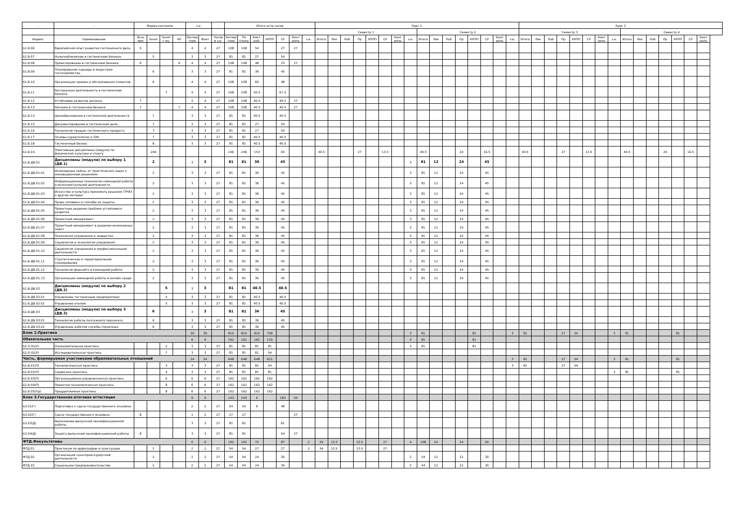| - | - | Форма контроля | | | | з.е. | | - | Итого астр.часов | | | | | | | Курс 1 | | | | | | | | | | | | | | | | Курс 2 | | | | | | | | | | | | | | |
| --- | --- | --- | --- | --- | --- | --- | --- | --- | --- | --- | --- | --- | --- | --- | --- | --- | --- | --- | --- | --- | --- | --- | --- | --- | --- | --- | --- | --- | --- | --- | --- | --- | --- | --- | --- | --- | --- | --- | --- | --- | --- | --- | --- | --- | --- | --- |
| | | | | | | | | | | | | | | | | Семестр 1 | | | | | | | | Семестр 2 | | | | | | | | Семестр 3 | | | | | | | | Семестр 4 | | | | | | |
| Индекс | Наименование | Экза мен | Зачет | Зачет с оц. | КР | Экспер тное | Факт | Часов в з.е. | Экспер тное | По плану | Конт. раб. | КРПП | СР | Конт роль | з.е. | Итого | Лек | Лаб | Пр | КРПП | СР | Конт роль | з.е. | Итого | Лек | Лаб | Пр | КРПП | СР | Конт роль | з.е. | Итого | Лек | Лаб | Пр | КРПП | СР | Конт роль | з.е. | Итого | Лек | Лаб | Пр | КРПП | СР | Конт роль |
| Б1.В.06 | Европейский опыт развития гостиничного дела | 5 | | | | 4 | 4 | 27 | 108 | 108 | 54 | | 27 | 27 | | | | | | | | | | | | | | | | | | | | | | | | | | | | | | | | |
| Б1.В.07 | Налогообложение в гостиничном бизнесе | | 5 | | | 3 | 3 | 27 | 81 | 81 | 27 | | 54 | | | | | | | | | | | | | | | | | | | | | | | | | | | | | | | | | |
| Б1.В.08 | Проектирование в гостиничном бизнесе | 6 | | | 6 | 4 | 4 | 27 | 108 | 108 | 48 | | 33 | 27 | | | | | | | | | | | | | | | | | | | | | | | | | | | | | | | | |
| Б1.В.09 | Планирование карьеры в индустрии гостеприимства | | 6 | | | 3 | 3 | 27 | 81 | 81 | 36 | | 45 | | | | | | | | | | | | | | | | | | | | | | | | | | | | | | | | | |
| Б1.В.10 | Организация приема и обслуживания клиентов | | 6 | | | 4 | 4 | 27 | 108 | 108 | 60 | | 48 | | | | | | | | | | | | | | | | | | | | | | | | | | | | | | | | | |
| Б1.В.11 | Ресторанная деятельность в гостиничном бизнесе | | | 7 | | 4 | 4 | 27 | 108 | 108 | 40.5 | | 67.5 | | | | | | | | | | | | | | | | | | | | | | | | | | | | | | | | | |
| Б1.В.12 | Устойчивое развитие региона | 7 | | | | 4 | 4 | 27 | 108 | 108 | 40.5 | | 40.5 | 27 | | | | | | | | | | | | | | | | | | | | | | | | | | | | | | | | |
| Б1.В.13 | Реклама в гостиничном бизнесе | 7 | | | 7 | 4 | 4 | 27 | 108 | 108 | 40.5 | | 40.5 | 27 | | | | | | | | | | | | | | | | | | | | | | | | | | | | | | | | |
| Б1.В.14 | Ценообразование в гостиничной деятельности | | 7 | | | 3 | 3 | 27 | 81 | 81 | 40.5 | | 40.5 | | | | | | | | | | | | | | | | | | | | | | | | | | | | | | | | | |
| Б1.В.15 | Документирование в гостиничном деле | | 7 | | | 3 | 3 | 27 | 81 | 81 | 27 | | 54 | | | | | | | | | | | | | | | | | | | | | | | | | | | | | | | | | |
| Б1.В.16 | Технологии продаж гостиничного продукта | | 7 | | | 3 | 3 | 27 | 81 | 81 | 27 | | 54 | | | | | | | | | | | | | | | | | | | | | | | | | | | | | | | | | |
| Б1.В.17 | Основы курортологии и SPA | | 7 | | | 3 | 3 | 27 | 81 | 81 | 40.5 | | 40.5 | | | | | | | | | | | | | | | | | | | | | | | | | | | | | | | | | |
| Б1.В.18 | Гостиничный бизнес | | 8 | | | 3 | 3 | 27 | 81 | 81 | 40.5 | | 40.5 | | | | | | | | | | | | | | | | | | | | | | | | | | | | | | | | | |
| Б1.В.19 | Элективные дисциплины (модули) по физической культуре и спорту | | 246 | | | | | | 246 | 246 | 153 | | 93 | | | 40.5 | | | 27 | | 13.5 | | | 40.5 | | | 24 | | 16.5 | | | 40.5 | | | 27 | | 13.5 | | | 40.5 | | | 24 | | 16.5 | |
| Б1.В.ДВ.01 | Дисциплины (модули) по выбору 1 (ДВ.1) | | 2 | | | 3 | 3 | | 81 | 81 | 36 | | 45 | | | | | | | | | | 3 | 81 | 12 | | 24 | | 45 | | | | | | | | | | | | | | | | | |
| Б1.В.ДВ.01.01 | Инженерные кейсы: от практических задач к инновационным решениям | | 2 | | | 3 | 3 | 27 | 81 | 81 | 36 | | 45 | | | | | | | | | | 3 | 81 | 12 | | 24 | | 45 | | | | | | | | | | | | | | | | | |
| Б1.В.ДВ.01.02 | Информационные технологии командной работы и интеллектуальной деятельности | | 2 | | | 3 | 3 | 27 | 81 | 81 | 36 | | 45 | | | | | | | | | | 3 | 81 | 12 | | 24 | | 45 | | | | | | | | | | | | | | | | | |
| Б1.В.ДВ.01.03 | Искусство и культура принимать решения (ТРИЗ и другие методы) | | 2 | | | 3 | 3 | 27 | 81 | 81 | 36 | | 45 | | | | | | | | | | 3 | 81 | 12 | | 24 | | 45 | | | | | | | | | | | | | | | | | |
| Б1.В.ДВ.01.04 | Права человека и способы их защиты | | 2 | | | 3 | 3 | 27 | 81 | 81 | 36 | | 45 | | | | | | | | | | 3 | 81 | 12 | | 24 | | 45 | | | | | | | | | | | | | | | | | |
| Б1.В.ДВ.01.05 | Проектные решения проблем устойчивого развития | | 2 | | | 3 | 3 | 27 | 81 | 81 | 36 | | 45 | | | | | | | | | | 3 | 81 | 12 | | 24 | | 45 | | | | | | | | | | | | | | | | | |
| Б1.В.ДВ.01.06 | Проектный менеджмент | | 2 | | | 3 | 3 | 27 | 81 | 81 | 36 | | 45 | | | | | | | | | | 3 | 81 | 12 | | 24 | | 45 | | | | | | | | | | | | | | | | | |
| Б1.В.ДВ.01.07 | Проектный менеджмент в решении инженерных задач | | 2 | | | 3 | 3 | 27 | 81 | 81 | 36 | | 45 | | | | | | | | | | 3 | 81 | 12 | | 24 | | 45 | | | | | | | | | | | | | | | | | |
| Б1.В.ДВ.01.08 | Психология управления и лидерства | | 2 | | | 3 | 3 | 27 | 81 | 81 | 36 | | 45 | | | | | | | | | | 3 | 81 | 12 | | 24 | | 45 | | | | | | | | | | | | | | | | | |
| Б1.В.ДВ.01.09 | Социология и психология управления | | 2 | | | 3 | 3 | 27 | 81 | 81 | 36 | | 45 | | | | | | | | | | 3 | 81 | 12 | | 24 | | 45 | | | | | | | | | | | | | | | | | |
| Б1.В.ДВ.01.10 | Социология управления в профессиональной деятельности | | 2 | | | 3 | 3 | 27 | 81 | 81 | 36 | | 45 | | | | | | | | | | 3 | 81 | 12 | | 24 | | 45 | | | | | | | | | | | | | | | | | |
| Б1.В.ДВ.01.11 | Стратегическое и территориальное планирование | | 2 | | | 3 | 3 | 27 | 81 | 81 | 36 | | 45 | | | | | | | | | | 3 | 81 | 12 | | 24 | | 45 | | | | | | | | | | | | | | | | | |
| Б1.В.ДВ.01.12 | Технологии форсайта в командной работе | | 2 | | | 3 | 3 | 27 | 81 | 81 | 36 | | 45 | | | | | | | | | | 3 | 81 | 12 | | 24 | | 45 | | | | | | | | | | | | | | | | | |
| Б1.В.ДВ.01.13 | Организация командной работы в онлайн среде | | 2 | | | 3 | 3 | 27 | 81 | 81 | 36 | | 45 | | | | | | | | | | 3 | 81 | 12 | | 24 | | 45 | | | | | | | | | | | | | | | | | |
| Б1.В.ДВ.02 | Дисциплины (модули) по выбору 2 (ДВ.2) | | | 5 | | 3 | 3 | | 81 | 81 | 40.5 | | 40.5 | | | | | | | | | | | | | | | | | | | | | | | | | | | | | | | | | |
| Б1.В.ДВ.02.01 | Управление гостиничным предприятием | | | 5 | | 3 | 3 | 27 | 81 | 81 | 40.5 | | 40.5 | | | | | | | | | | | | | | | | | | | | | | | | | | | | | | | | | |
| Б1.В.ДВ.02.02 | Управление отелем | | | 5 | | 3 | 3 | 27 | 81 | 81 | 40.5 | | 40.5 | | | | | | | | | | | | | | | | | | | | | | | | | | | | | | | | | |
| Б1.В.ДВ.03 | Дисциплины (модули) по выбору 3 (ДВ.3) | | 6 | | | 3 | 3 | | 81 | 81 | 36 | | 45 | | | | | | | | | | | | | | | | | | | | | | | | | | | | | | | | | |
| Б1.В.ДВ.03.01 | Технология работы поэтажного персонала | | 6 | | | 3 | 3 | 27 | 81 | 81 | 36 | | 45 | | | | | | | | | | | | | | | | | | | | | | | | | | | | | | | | | |
| Б1.В.ДВ.03.02 | Управление работой службы горничных | | 6 | | | 3 | 3 | 27 | 81 | 81 | 36 | | 45 | | | | | | | | | | | | | | | | | | | | | | | | | | | | | | | | | |
| Блок 2.Практика | | | | | | 30 | 30 | | 810 | 810 | 810 | 756 | | | | | | | | | | | 3 | 81 | | | | 81 | | | 3 | 81 | | | 27 | 54 | | | 3 | 81 | | | | 81 | | |
| Обязательная часть | | | | | | 6 | 6 | | 162 | 162 | 162 | 135 | | | | | | | | | | | 3 | 81 | | | | 81 | | | | | | | | | | | | | | | | | | |
| Б2.О.01(У) | Ознакомительная практика | | | 2 | | 3 | 3 | 27 | 81 | 81 | 81 | 81 | | | | | | | | | | | 3 | 81 | | | | 81 | | | | | | | | | | | | | | | | | | |
| Б2.О.02(У) | Исследовательская практика | | | 7 | | 3 | 3 | 27 | 81 | 81 | 81 | 54 | | | | | | | | | | | | | | | | | | | | | | | | | | | | | | | | | | |
| Часть, формируемая участниками образовательных отношений | | | | | | 24 | 24 | | 648 | 648 | 648 | 621 | | | | | | | | | | | | | | | | | | | 3 | 81 | | | 27 | 54 | | | 3 | 81 | | | | 81 | | |
| Б2.В.01(П) | Технологическая практика | | | 3 | | 3 | 3 | 27 | 81 | 81 | 81 | 54 | | | | | | | | | | | | | | | | | | | 3 | 81 | | | 27 | 54 | | | | | | | | | | |
| Б2.В.02(П) | Сервисная практика | | | 4 | | 3 | 3 | 27 | 81 | 81 | 81 | 81 | | | | | | | | | | | | | | | | | | | | | | | | | | | 3 | 81 | | | | 81 | | |
| Б2.В.03(П) | Организационно-управленческая практика | | | 6 | | 6 | 6 | 27 | 162 | 162 | 162 | 162 | | | | | | | | | | | | | | | | | | | | | | | | | | | | | | | | | | |
| Б2.В.04(П) | Проектно-технологическая практика | | | 8 | | 6 | 6 | 27 | 162 | 162 | 162 | 162 | | | | | | | | | | | | | | | | | | | | | | | | | | | | | | | | | | |
| Б2.В.05(Пд) | Преддипломная практика | | | 8 | | 6 | 6 | 27 | 162 | 162 | 162 | 162 | | | | | | | | | | | | | | | | | | | | | | | | | | | | | | | | | | |
| Блок 3.Государственная итоговая аттестация | | | | | | 9 | 9 | | 243 | 243 | 6 | | 183 | 54 | | | | | | | | | | | | | | | | | | | | | | | | | | | | | | | | |
| Б3.01(Г) | Подготовка к сдаче государственного экзамена | | | | | 2 | 2 | 27 | 54 | 54 | 6 | | 48 | | | | | | | | | | | | | | | | | | | | | | | | | | | | | | | | | |
| Б3.02(Г) | Сдача государственного экзамена | 8 | | | | 1 | 1 | 27 | 27 | 27 | | | | 27 | | | | | | | | | | | | | | | | | | | | | | | | | | | | | | | | |
| Б3.03(Д) | Выполнение выпускной квалификационной работы | | | | | 3 | 3 | 27 | 81 | 81 | | | 81 | | | | | | | | | | | | | | | | | | | | | | | | | | | | | | | | | |
| Б3.04(Д) | Защита выпускной квалификационной работы | 8 | | | | 3 | 3 | 27 | 81 | 81 | | | 54 | 27 | | | | | | | | | | | | | | | | | | | | | | | | | | | | | | | | |
| ФТД.Факультативы | | | | | | 6 | 6 | | 162 | 162 | 75 | | 87 | | 2 | 54 | 13.5 | | 13.5 | | 27 | | 4 | 108 | 24 | | 24 | | 60 | | | | | | | | | | | | | | | | | |
| ФТД.01 | Практикум по орфографии и пунктуации | | 1 | | | 2 | 2 | 27 | 54 | 54 | 27 | | 27 | | 2 | 54 | 13.5 | | 13.5 | | 27 | | | | | | | | | | | | | | | | | | | | | | | | | |
| ФТД.02 | Организация санаторно-курортной деятельности | | 2 | | | 2 | 2 | 27 | 54 | 54 | 24 | | 30 | | | | | | | | | | 2 | 54 | 12 | | 12 | | 30 | | | | | | | | | | | | | | | | | |
| ФТД.03 | Социальное предпринимательство | | 2 | | | 2 | 2 | 27 | 54 | 54 | 24 | | 30 | | | | | | | | | | 2 | 54 | 12 | | 12 | | 30 | | | | | | | | | | | | | | | | | |